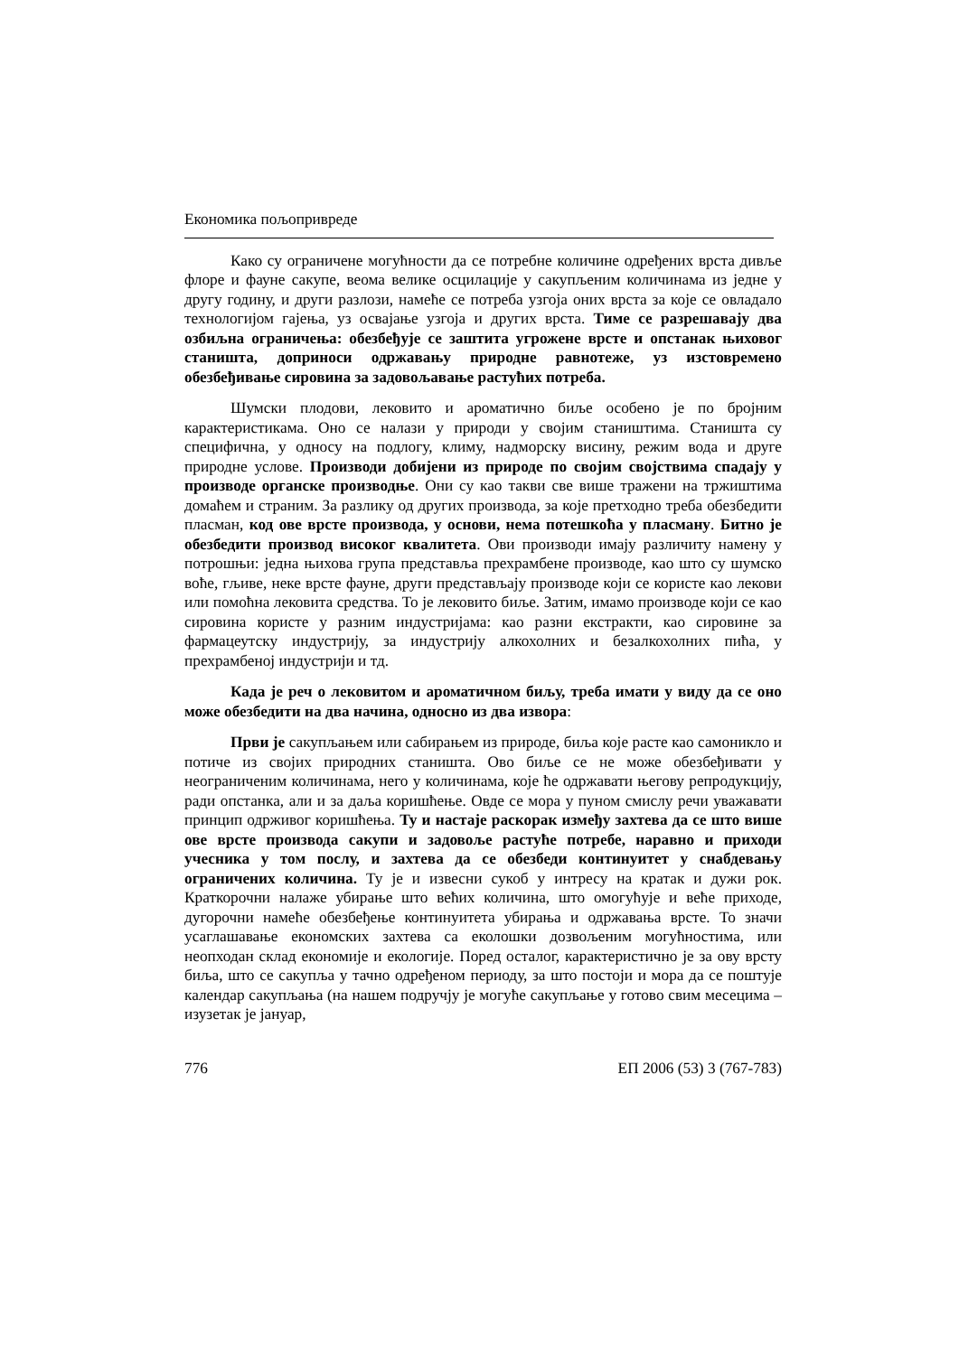Економика пољопривреде
Како су ограничене могућности да се потребне количине одређених врста дивље флоре и фауне сакупе, веома велике осцилације у сакупљеним количинама из једне у другу годину, и други разлози, намеће се потреба узгоја оних врста за које се овладало технологијом гајења, уз освајање узгоја и других врста. Тиме се разрешавају два озбиљна ограничења: обезбеђује се заштита угрожене врсте и опстанак њиховог станишта, доприноси одржавању природне равнотеже, уз изстовремено обезбеђивање сировина за задовољавање растућих потреба.
Шумски плодови, лековито и ароматично биље особено је по бројним карактеристикама. Оно се налази у природи у својим стаништима. Станишта су специфична, у односу на подлогу, климу, надморску висину, режим вода и друге природне услове. Производи добијени из природе по својим својствима спадају у производе органске производње. Они су као такви све више тражени на тржиштима домаћем и страним. За разлику од других производа, за које претходно треба обезбедити пласман, код ове врсте производа, у основи, нема потешкоћа у пласману. Битно је обезбедити производ високог квалитета. Ови производи имају различиту намену у потрошњи: једна њихова група представља прехрамбене производе, као што су шумско воће, гљиве, неке врсте фауне, други представљају производе који се користе као лекови или помоћна лековита средства. То је лековито биље. Затим, имамо производе који се као сировина користе у разним индустријама: као разни екстракти, као сировине за фармацеутску индустрију, за индустрију алкохолних и безалкохолних пића, у прехрамбеној индустрији и тд.
Када је реч о лековитом и ароматичном биљу, треба имати у виду да се оно може обезбедити на два начина, односно из два извора:
Први је сакупљањем или сабирањем из природе, биља које расте као самоникло и потиче из својих природних станишта. Ово биље се не може обезбеђивати у неограниченим количинама, него у количинама, које ће одржавати његову репродукцију, ради опстанка, али и за даља коришћење. Овде се мора у пуном смислу речи уважавати принцип одрживог коришћења. Ту и настаје раскорак између захтева да се што више ове врсте производа сакупи и задовоље растуће потребе, наравно и приходи учесника у том послу, и захтева да се обезбеди континуитет у снабдевању ограничених количина. Ту је и извесни сукоб у интресу на кратак и дужи рок. Краткорочни налаже убирање што већих количина, што омогућује и веће приходе, дугорочни намеће обезбеђење континуитета убирања и одржавања врсте. То значи усаглашавање економских захтева са еколошки дозвољеним могућностима, или неопходан склад економије и екологије. Поред осталог, карактеристично је за ову врсту биља, што се сакупља у тачно одређеном периоду, за што постоји и мора да се поштује календар сакупљања (на нашем подручју је могуће сакупљање у готово свим месецима – изузетак је јануар,
776 ЕП 2006 (53) 3 (767-783)